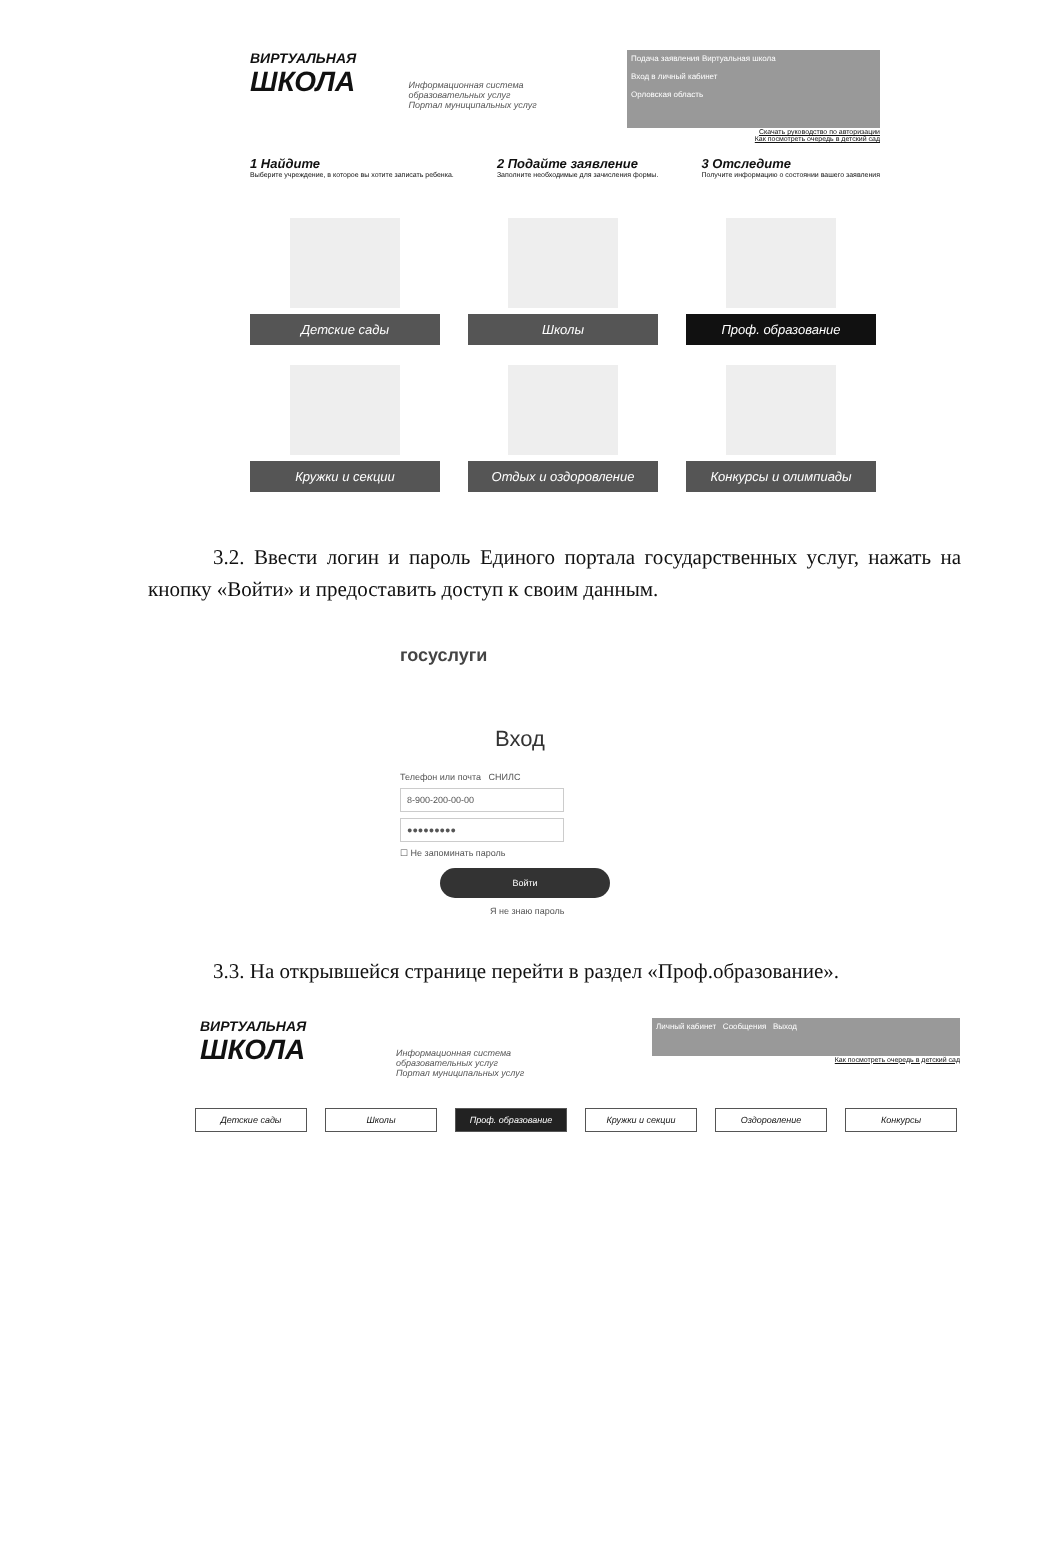ВИРТУАЛЬНАЯ
ШКОЛА
Информационная система образовательных услуг
Портал муниципальных услуг
Подача заявления Виртуальная школа
Вход в личный кабинет
Орловская область
Скачать руководство по авторизации
Как посмотреть очередь в детский сад
1 Найдите
Выберите учреждение, в которое вы хотите записать ребенка.
2 Подайте заявление
Заполните необходимые для зачисления формы.
3 Отследите
Получите информацию о состоянии вашего заявления
Детские сады
Школы
Проф. образование
Кружки и секции
Отдых и оздоровление
Конкурсы и олимпиады
3.2. Ввести логин и пароль Единого портала государственных услуг, нажать на кнопку «Войти» и предоставить доступ к своим данным.
госуслуги
Вход
Телефон или почта СНИЛС
8-900-200-00-00
●●●●●●●●●
☐ Не запоминать пароль
Войти
Я не знаю пароль
3.3. На открывшейся странице перейти в раздел «Проф.образование».
ВИРТУАЛЬНАЯ
ШКОЛА
Информационная система образовательных услуг
Портал муниципальных услуг
Личный кабинет Сообщения Выход
Как посмотреть очередь в детский сад
Детские сады Школы Проф. образование Кружки и секции Оздоровление Конкурсы